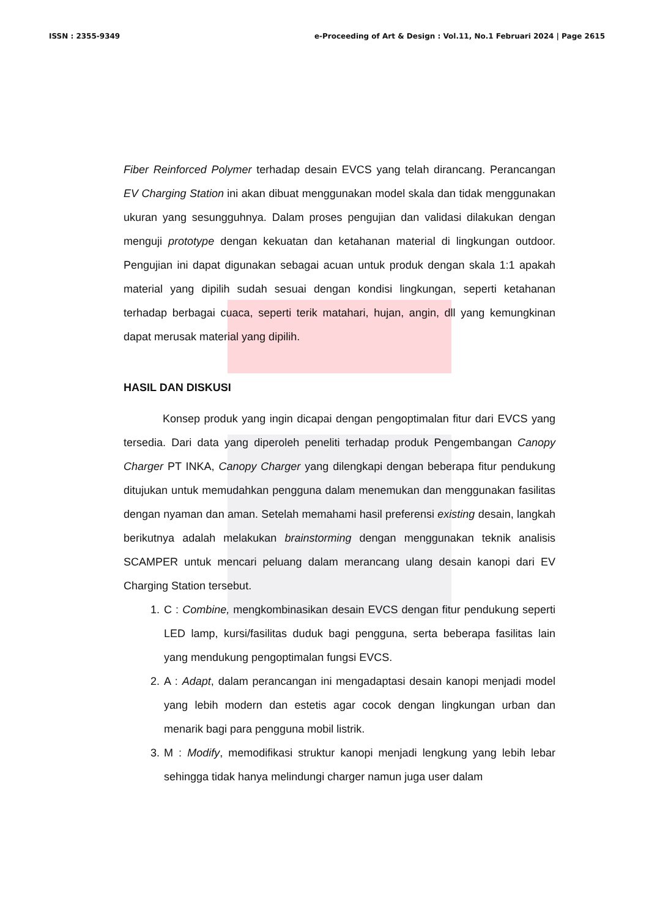ISSN : 2355-9349 e-Proceeding of Art & Design : Vol.11, No.1 Februari 2024 | Page 2615
Fiber Reinforced Polymer terhadap desain EVCS yang telah dirancang. Perancangan EV Charging Station ini akan dibuat menggunakan model skala dan tidak menggunakan ukuran yang sesungguhnya. Dalam proses pengujian dan validasi dilakukan dengan menguji prototype dengan kekuatan dan ketahanan material di lingkungan outdoor. Pengujian ini dapat digunakan sebagai acuan untuk produk dengan skala 1:1 apakah material yang dipilih sudah sesuai dengan kondisi lingkungan, seperti ketahanan terhadap berbagai cuaca, seperti terik matahari, hujan, angin, dll yang kemungkinan dapat merusak material yang dipilih.
HASIL DAN DISKUSI
Konsep produk yang ingin dicapai dengan pengoptimalan fitur dari EVCS yang tersedia. Dari data yang diperoleh peneliti terhadap produk Pengembangan Canopy Charger PT INKA, Canopy Charger yang dilengkapi dengan beberapa fitur pendukung ditujukan untuk memudahkan pengguna dalam menemukan dan menggunakan fasilitas dengan nyaman dan aman. Setelah memahami hasil preferensi existing desain, langkah berikutnya adalah melakukan brainstorming dengan menggunakan teknik analisis SCAMPER untuk mencari peluang dalam merancang ulang desain kanopi dari EV Charging Station tersebut.
1. C : Combine, mengkombinasikan desain EVCS dengan fitur pendukung seperti LED lamp, kursi/fasilitas duduk bagi pengguna, serta beberapa fasilitas lain yang mendukung pengoptimalan fungsi EVCS.
2. A : Adapt, dalam perancangan ini mengadaptasi desain kanopi menjadi model yang lebih modern dan estetis agar cocok dengan lingkungan urban dan menarik bagi para pengguna mobil listrik.
3. M : Modify, memodifikasi struktur kanopi menjadi lengkung yang lebih lebar sehingga tidak hanya melindungi charger namun juga user dalam